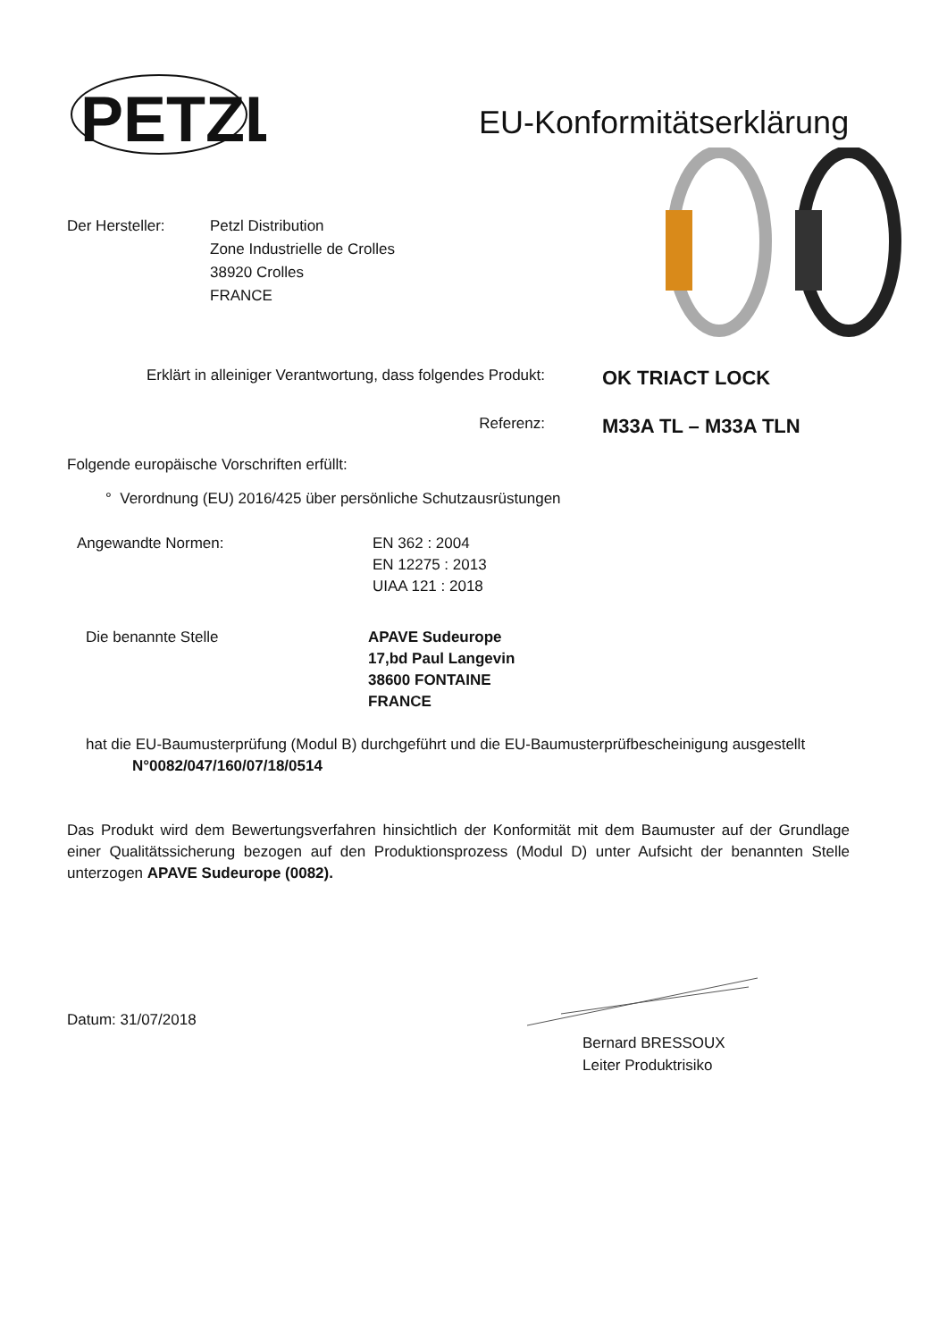PETZL
EU-Konformitätserklärung
Der Hersteller: Petzl Distribution
Zone Industrielle de Crolles
38920 Crolles
FRANCE
Erklärt in alleiniger Verantwortung, dass folgendes Produkt:
OK TRIACT LOCK
Referenz:
M33A TL – M33A TLN
Folgende europäische Vorschriften erfüllt:
° Verordnung (EU) 2016/425 über persönliche Schutzausrüstungen
Angewandte Normen: EN 362 : 2004
EN 12275 : 2013
UIAA 121 : 2018
Die benannte Stelle APAVE Sudeurope
17,bd Paul Langevin
38600 FONTAINE
FRANCE
hat die EU-Baumusterprüfung (Modul B) durchgeführt und die EU-Baumusterprüfbescheinigung ausgestellt
N°0082/047/160/07/18/0514
Das Produkt wird dem Bewertungsverfahren hinsichtlich der Konformität mit dem Baumuster auf der Grundlage einer Qualitätssicherung bezogen auf den Produktionsprozess (Modul D) unter Aufsicht der benannten Stelle unterzogen APAVE Sudeurope (0082).
Datum: 31/07/2018
Bernard BRESSOUX
Leiter Produktrisiko